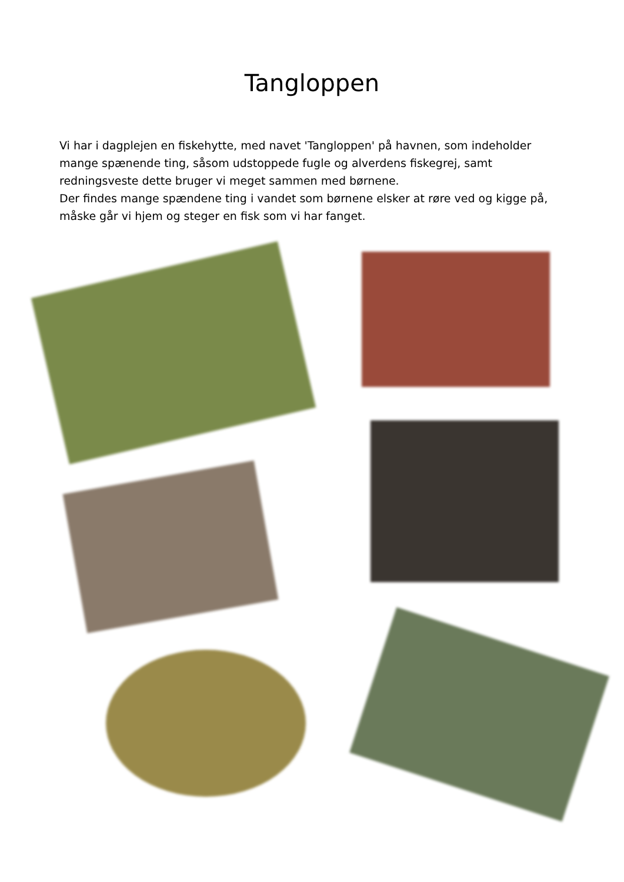Tangloppen
Vi har i dagplejen en fiskehytte, med navet 'Tangloppen' på havnen, som indeholder mange spænende ting, såsom udstoppede fugle og alverdens fiskegrej, samt redningsveste dette bruger vi meget sammen med børnene.
Der findes mange spændene ting i vandet som børnene elsker at røre ved og kigge på, måske går vi hjem og steger en fisk som vi har fanget.